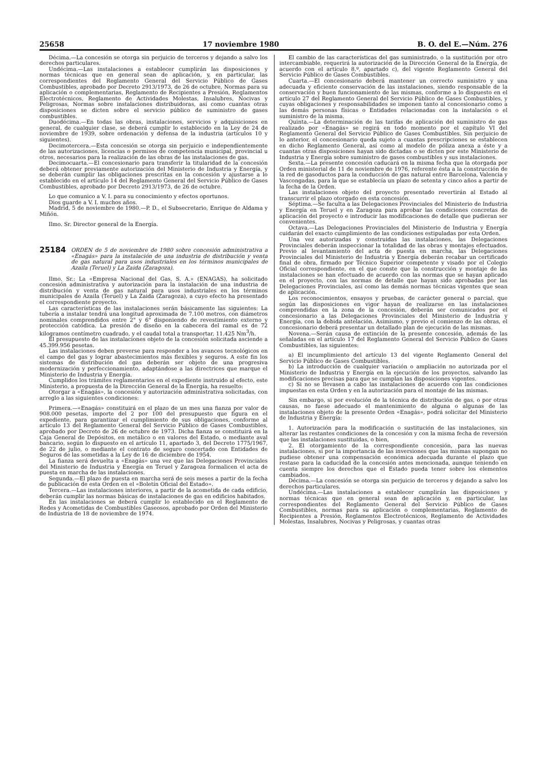25658 17 noviembre 1980 B. O. del E.—Núm. 276
Décima.—La concesión se otorga sin perjuicio de terceros y dejando a salvo los derechos particulares.
Undécima.—Las instalaciones a establecer cumplirán las disposiciones y normas técnicas que en general sean de aplicación, y, en particular, las correspondientes del Reglamento General del Servicio Público de Gases Combustibles, aprobado por Decreto 2913/1973, de 26 de octubre, Normas para su aplicación o complementarias, Reglamento de Recipientes a Presión, Reglamentos Electrotécnicos, Reglamento de Actividades Molestas, Insalubres, Nocivas y Peligrosas, Normas sobre instalaciones distribuidoras, así como cuantas otras disposiciones se dicten sobre el servicio público de suministro de gases combustibles.
Duodécima.—En todas las obras, instalaciones, servicios y adquisiciones en general, de cualquier clase, se deberá cumplir lo establecido en la Ley de 24 de noviembre de 1939, sobre ordenación y defensa de la industria (artículos 10 y siguientes).
Decimotercera.—Esta concesión se otorga sin perjuicio e independientemente de las autorizaciones, licencias o permisos de competencia municipal, provincial u otros, necesarios para la realización de las obras de las instalaciones de gas.
Decimocuarta.—El concesionario para transferir la titularidad de la concesión deberá obtener previamente autorización del Ministerio de Industria y Energía, y se deberán cumplir las obligaciones prescritas en la concesión y ajustarse a lo establecido en el artículo 14 del Reglamento General del Servicio Público de Gases Combustibles, aprobado por Decreto 2913/1973, de 26 de octubre.
Lo que comunico a V. I. para su conocimiento y efectos oportunos.
Dios guarde a V. I. muchos años.
Madrid, 5 de noviembre de 1980.—P. D., el Subsecretario, Enrique de Aldama y Miñón.
Ilmo. Sr. Director general de la Energía.
25184 ORDEN de 5 de noviembre de 1980 sobre concesión administrativa a «Enagás» para la instalación de una industria de distribución y venta de gas natural para usos industriales en los términos municipales de Azaila (Teruel) y La Zaida (Zaragoza).
Ilmo. Sr.: La «Empresa Nacional del Gas, S. A.» (ENAGAS), ha solicitado concesión administrativa y autorización para la instalación de una industria de distribución y venta de gas natural para usos industriales en los términos municipales de Azaila (Teruel) y La Zaida (Zaragoza), a cuyo efecto ha presentado el correspondiente proyecto.
Las características de las instalaciones serán básicamente las siguientes: La tubería a instalar tendrá una longitud aproximada de 7.100 metros, con diámetros nominales comprendidos entre 2" y 6" disponiendo de revestimiento externo y protección catódica. La presión de diseño en la cabecera del ramal es de 72 kilogramos centímetro cuadrado, y el caudal total a transportar, 11.425 Nm<sup>3</sup>/h.
El presupuesto de las instalaciones objeto de la concesión solicitada asciende a 45.399.956 pesetas.
Las instalaciones deben preverse para responder a los avances tecnológicos en el campo del gas y lograr abastecimientos más flexibles y seguros. A este fin los sistemas de distribución del gas deberán ser objeto de una progresiva modernización y perfeccionamiento, adaptándose a las directrices que marque el Ministerio de Industria y Energía.
Cumplidos los trámites reglamentarios en el expediente instruido al efecto, este Ministerio, a propuesta de la Dirección General de la Energía, ha resuelto:
Otorgar a «Enagás», la concesión y autorización administrativa solicitadas, con arreglo a las siguientes condiciones:
Primera.—«Enagás» constituirá en el plazo de un mes una fianza por valor de 908.000 pesetas, importe del 2 por 100 del presupuesto que figura en el expediente, para garantizar el cumplimiento de sus obligaciones, conforme al artículo 13 del Reglamento General del Servicio Público de Gases Combustibles, aprobado por Decreto de 26 de octubre de 1973. Dicha fianza se constituirá en la Caja General de Depósitos, en metálico o en valores del Estado, o mediante aval bancario, según lo dispuesto en el artículo 11, apartado 3, del Decreto 1775/1967, de 22 de julio, o mediante el contrato de seguro concertado con Entidades de Seguros de las sometidas a la Ley de 16 de diciembre de 1954.
La fianza será devuelta a «Enagás» una vez que las Delegaciones Provinciales del Ministerio de Industria y Energía en Teruel y Zaragoza formalicen el acta de puesta en marcha de las instalaciones.
Segunda.—El plazo de puesta en marcha será de seis meses a partir de la fecha de publicación de esta Orden en el «Boletín Oficial del Estado».
Tercera.—Las instalaciones interiores, a partir de la acometida de cada edificio, deberán cumplir las normas básicas de instalaciones de gas en edificios habitados.
En las instalaciones se deberá cumplir lo establecido en el Reglamento de Redes y Acometidas de Combustibles Gaseosos, aprobado por Orden del Ministerio de Industria de 18 de noviembre de 1974.
El cambio de las características del gas suministrado, o la sustitución por otro intercambiable, requerirá la autorización de la Dirección General de la Energía, de acuerdo con el artículo 8.º, apartado c), del vigente Reglamento General del Servicio Público de Gases Combustibles.
Cuarta.—El concesionario deberá mantener un correcto suministro y una adecuada y eficiente conservación de las instalaciones, siendo responsable de la conservación y buen funcionamiento de las mismas, conforme a lo dispuesto en el artículo 27 del Reglamento General del Servicio Público de Gases Combustibles, y cuyas obligaciones y responsabilidades se imponen tanto al concesionario como a las demás personas físicas o Entidades relacionadas con la instalación o el suministro de la misma.
Quinta.—La determinación de las tarifas de aplicación del suministro de gas realizado por «Enagás» se regirá en todo momento por el capítulo VI del Reglamento General del Servicio Público de Gases Combustibles. Sin perjuicio de lo anterior, el concesionario queda sujeto a cuantas prescripciones se establecen en dicho Reglamento General, así como al modelo de póliza anexa a éste y a cuantas otras disposiciones hayan sido dictadas o se dicten por este Ministerio de Industria y Energía sobre suministro de gases combustibles y sus instalaciones.
Sexta.—La presente concesión caducará en la misma fecha que la otorgada por Orden ministerial de 11 de noviembre de 1976, referente ésta a la construcción de la red de gasoductos para la conducción de gas natural entre Barcelona, Valencia y Vascongadas, para la que se establecía un plazo de setenta y cinco años a partir de la fecha de la Orden.
Las instalaciones objeto del proyecto presentado revertirán al Estado al transcurrir el plazo otorgado en esta concesión.
Séptima.—Se faculta a las Delegaciones Provinciales del Ministerio de Industria y Energía en Teruel y en Zaragoza para aprobar las condiciones concretas de aplicación del proyecto e introducir las modificaciones de detalle que pudieran ser convenientes.
Octava.—Las Delegaciones Provinciales del Ministerio de Industria y Energía cuidarán del exacto cumplimiento de las condiciones estipuladas por esta Orden.
Una vez autorizadas y construidas las instalaciones, las Delegaciones Provinciales deberán inspeccionar la totalidad de las obras y montajes efectuados. Previo al levantamiento del acta de puesta en marcha, las Delegaciones Provinciales del Ministerio de Industria y Energía deberán recabar un certificado final de obra, firmado por Técnico Superior competente y visado por el Colegio Oficial correspondiente, en el que conste que la construcción y montaje de las instalaciones se han efectuado de acuerdo con las normas que se hayan aplicado en el proyecto, con las normas de detalle que hayan sido aprobadas por las Delegaciones Provinciales, así como las demás normas técnicas vigentes que sean de aplicación.
Los reconocimientos, ensayos y pruebas, de carácter general o parcial, que según las disposiciones en vigor hayan de realizarse en las instalaciones comprendidas en la zona de la concesión, deberán ser comunicados por el concesionario a las Delegaciones Provinciales del Ministerio de Industria y Energía, con la debida antelación. Asimismo, y previo el comienzo de las obras, el concesionario deberá presentar un detallado plan de ejecución de las mismas.
Novena.—Serán causa de extinción de la presente concesión, además de las señaladas en el artículo 17 del Reglamento General del Servicio Público de Gases Combustibles, las siguientes:
a) El incumplimiento del artículo 13 del vigente Reglamento General del Servicio Público de Gases Combustibles.
b) La introducción de cualquier variación o ampliación no autorizada por el Ministerio de Industria y Energía en la ejecución de los proyectos, salvando las modificaciones precisas para que se cumplan las disposiciones vigentes.
c) Si no se llevasen a cabo las instalaciones de acuerdo con las condiciones impuestas en esta Orden y en la autorización para el montaje de las mismas.
Sin embargo, si por evolución de la técnica de distribución de gas, o por otras causas, no fuese adecuado el mantenimiento de alguna o algunas de las instalaciones objeto de la presente Orden «Enagás», podrá solicitar del Ministerio de Industria y Energía:
1. Autorización para la modificación o sustitución de las instalaciones, sin alterar las restantes condiciones de la concesión y con la misma fecha de reversión que las instalaciones sustituidas, o bien,
2. El otorgamiento de la correspondiente concesión, para las nuevas instalaciones, si por la importancia de las inversiones que las mismas supongan no pudiese obtener una compensación económica adecuada durante el plazo que restase para la caducidad de la concesión antes mencionada, aunque teniendo en cuenta siempre los derechos que el Estado pueda tener sobre los elementos cambiados.
Décima.—La concesión se otorga sin perjuicio de terceros y dejando a salvo los derechos particulares.
Undécima.—Las instalaciones a establecer cumplirán las disposiciones y normas técnicas que en general sean de aplicación y, en particular, las correspondientes del Reglamento General del Servicio Público de Gases Combustibles, normas para su aplicación o complementarias, Reglamento de Recipientes a Presión, Reglamentos Electrotécnicos, Reglamento de Actividades Molestas, Insalubres, Nocivas y Peligrosas, y cuantas otras